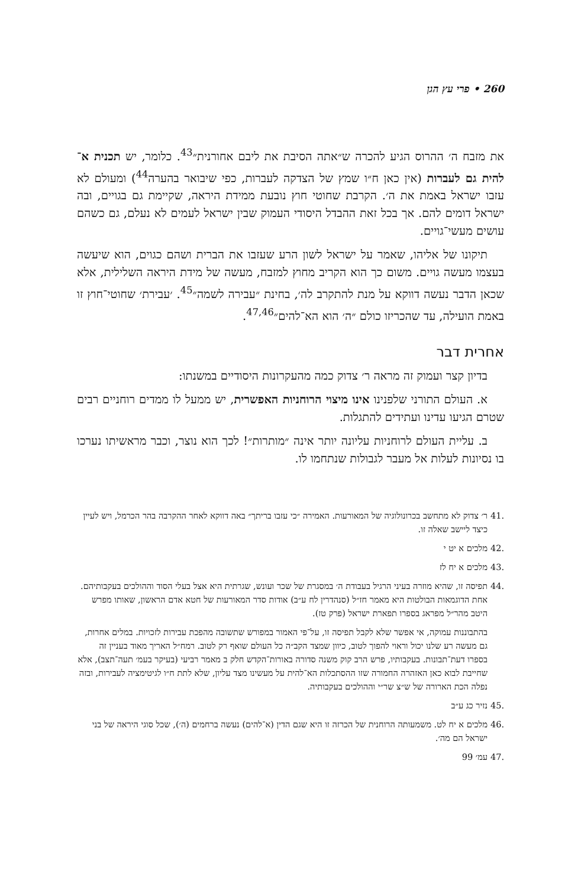260 • פרי עץ הגן
את מזבח ה׳ ההרוס הגיע להכרה ש״אתה הסיבת את ליבם אחורנית״<sup>43</sup>. כלומר, יש תכנית א־להית גם לעברות (אין כאן ח״ו שמץ של הצדקה לעברות, כפי שיבואר בהערה<sup>44</sup>) ומעולם לא עזבו ישראל באמת את ה׳. הקרבת שחוטי חוץ נובעת ממידת היראה, שקיימת גם בגויים, ובה ישראל דומים להם. אך בכל זאת ההבדל היסודי העמוק שבין ישראל לעמים לא נעלם, גם כשהם עושים מעשי־גויים.
תיקונו של אליהו, שאמר על ישראל לשון הרע שעזבו את הברית ושהם כגוים, הוא שיעשה בעצמו מעשה גויים. משום כך הוא הקריב מחוץ למזבח, מעשה של מידת היראה השלילית, אלא שכאן הדבר נעשה דווקא על מנת להתקרב לה׳, בחינת ״עבירה לשמה״<sup>45</sup>. ׳עבירת׳ שחוטי־חוץ זו באמת הועילה, עד שהכריזו כולם ״ה׳ הוא הא־להים״<sup>47,46</sup>.
אחרית דבר
בדיון קצר ועמוק זה מראה ר׳ צדוק כמה מהעקרונות היסודיים במשנתו:
א. העולם התורני שלפנינו אינו מיצוי הרוחניות האפשרית, יש ממעל לו ממדים רוחניים רבים שטרם הגיעו עדינו ועתידים להתגלות.
ב. עליית העולם לרוחניות עליונה יותר אינה ״מותרות״! לכך הוא נוצר, וכבר מראשיתו נערכו בו נסיונות לעלות אל מעבר לגבולות שנתחמו לו.
.41 ר׳ צדוק לא מתחשב בכרונולוגיה של המאורעות. האמירה ״כי עזבו בריתך״ באה דווקא לאחר ההקרבה בהר הכרמל, ויש לעיין כיצד ליישב שאלה זו.
.42 מלכים א יט י
.43 מלכים א יח לז
.44 תפיסה זו, שהיא מוזרה בעיני הרגיל בעבודת ה׳ במסגרת של שכר ועונש, שגרתית היא אצל בעלי הסוד וההולכים בעקבותיהם. אחת הדוגמאות הבולטות היא מאמר חז״ל (סנהדרין לח ע״ב) אודות סדר המאורעות של חטא אדם הראשון, שאותו מפרש היטב מהר״ל מפראג בספרו תפארת ישראל (פרק טז).
בהתבוננות עמוקה, אי אפשר שלא לקבל תפיסה זו, על־פי האמור במפורש שתשובה מהפכת עבירות לזכויות. במלים אחרות, גם מעשה רע שלנו יכול וראוי להפוך לטוב, כיוון שמצד הקב״ה כל העולם שואף רק לטוב. רמח״ל האריך מאוד בעניין זה בספרו דעת־תבונות. בעקבותיו, פרש הרב קוק משנה סדורה באורות־הקדש חלק ב מאמר רביעי (בעיקר בעמ׳ תעה־תצב), אלא שחייבת לבוא כאן האזהרה החמורה שזו ההסתכלות הא־להית על מעשינו מצד עליון, שלא לתת ח״ו לגיטימציה לעבירות, ובזה נפלה הכת הארורה של ש״צ שר״י וההולכים בעקבותיה.
.45 נזיר כג ע״ב
.46 מלכים א יח לט. משמעותה הרוחנית של הכרזה זו היא שגם הדין (א־להים) נעשה ברחמים (ה׳), שכל סוגי היראה של בני ישראל הם מה׳.
.47 עמ׳ 99